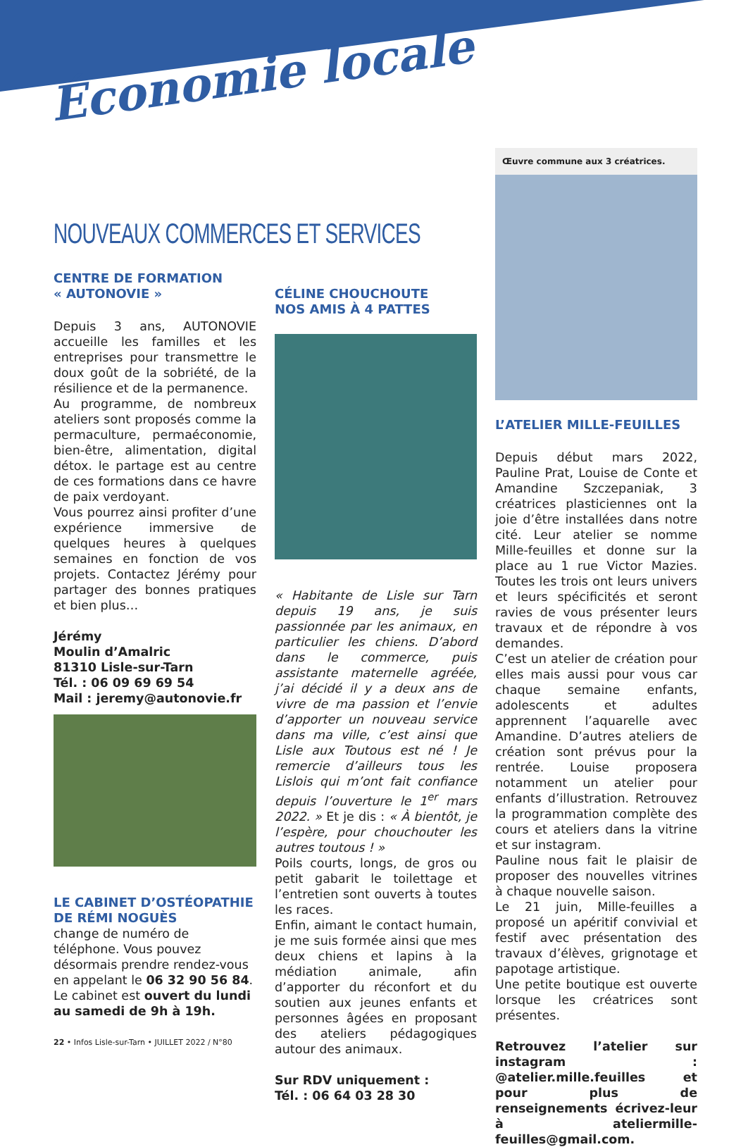Économie locale
NOUVEAUX COMMERCES ET SERVICES
CENTRE DE FORMATION
« AUTONOVIE »
Depuis 3 ans, AUTONOVIE accueille les familles et les entreprises pour transmettre le doux goût de la sobriété, de la résilience et de la permanence.
Au programme, de nombreux ateliers sont proposés comme la permaculture, permaéconomie, bien-être, alimentation, digital détox. le partage est au centre de ces formations dans ce havre de paix verdoyant.
Vous pourrez ainsi profiter d’une expérience immersive de quelques heures à quelques semaines en fonction de vos projets. Contactez Jérémy pour partager des bonnes pratiques et bien plus…
Jérémy
Moulin d’Amalric
81310 Lisle-sur-Tarn
Tél. : 06 09 69 69 54
Mail : jeremy@autonovie.fr
LE CABINET D’OSTÉOPATHIE DE RÉMI NOGUÈS
change de numéro de téléphone. Vous pouvez désormais prendre rendez-vous en appelant le 06 32 90 56 84.
Le cabinet est ouvert du lundi au samedi de 9h à 19h.
CÉLINE CHOUCHOUTE
NOS AMIS À 4 PATTES
« Habitante de Lisle sur Tarn depuis 19 ans, je suis passionnée par les animaux, en particulier les chiens. D’abord dans le commerce, puis assistante maternelle agréée, j’ai décidé il y a deux ans de vivre de ma passion et l’envie d’apporter un nouveau service dans ma ville, c’est ainsi que Lisle aux Toutous est né ! Je remercie d’ailleurs tous les Lislois qui m’ont fait confiance depuis l’ouverture le 1<sup>er</sup> mars 2022. » Et je dis : « À bientôt, je l’espère, pour chouchouter les autres toutous ! »
Poils courts, longs, de gros ou petit gabarit le toilettage et l’entretien sont ouverts à toutes les races.
Enfin, aimant le contact humain, je me suis formée ainsi que mes deux chiens et lapins à la médiation animale, afin d’apporter du réconfort et du soutien aux jeunes enfants et personnes âgées en proposant des ateliers pédagogiques autour des animaux.
Sur RDV uniquement :
Tél. : 06 64 03 28 30
Œuvre commune aux 3 créatrices.
L’ATELIER MILLE-FEUILLES
Depuis début mars 2022, Pauline Prat, Louise de Conte et Amandine Szczepaniak, 3 créatrices plasticiennes ont la joie d’être installées dans notre cité. Leur atelier se nomme Mille-feuilles et donne sur la place au 1 rue Victor Mazies. Toutes les trois ont leurs univers et leurs spécificités et seront ravies de vous présenter leurs travaux et de répondre à vos demandes.
C’est un atelier de création pour elles mais aussi pour vous car chaque semaine enfants, adolescents et adultes apprennent l’aquarelle avec Amandine. D’autres ateliers de création sont prévus pour la rentrée. Louise proposera notamment un atelier pour enfants d’illustration. Retrouvez la programmation complète des cours et ateliers dans la vitrine et sur instagram.
Pauline nous fait le plaisir de proposer des nouvelles vitrines à chaque nouvelle saison.
Le 21 juin, Mille-feuilles a proposé un apéritif convivial et festif avec présentation des travaux d’élèves, grignotage et papotage artistique.
Une petite boutique est ouverte lorsque les créatrices sont présentes.
Retrouvez l’atelier sur instagram : @atelier.mille.feuilles et pour plus de renseignements écrivez-leur à ateliermille-feuilles@gmail.com.
22 • Infos Lisle-sur-Tarn • JUILLET 2022 / N°80